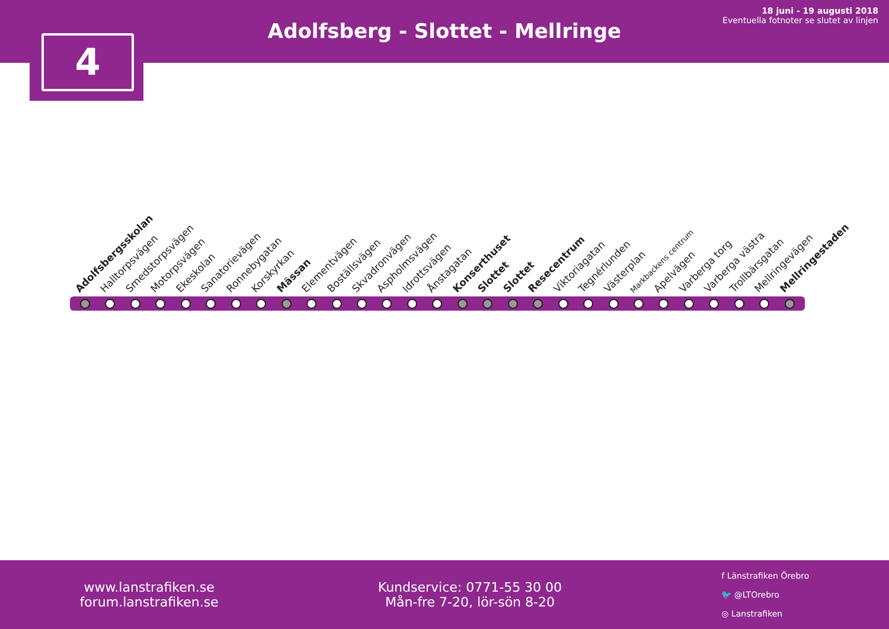Adolfsberg - Slottet - Mellringe
18 juni - 19 augusti 2018
Eventuella fotnoter se slutet av linjen
4
Adolfsbergsskolan
Halltorpsvägen
Smedstorpsvägen
Motorpsvägen
Ekeskolan
Sanatorievägen
Ronnebygatan
Korskyrkan
Mässan
Elementvägen
Boställsvägen
Skvadronvägen
Aspholmsvägen
Idrottsvägen
Ånstagatan
Konserthuset
Slottet
Slottet
Resecentrum
Viktoriagatan
Tegnérlunden
Västerplan
Markbackens centrum
Apelvägen
Varberga torg
Varberga västra
Trollbärsgatan
Mellringevägen
Mellringestaden
www.lanstrafiken.se
forum.lanstrafiken.se
Kundservice: 0771-55 30 00
Mån-fre 7-20, lör-sön 8-20
f Länstrafiken Örebro
🐦 @LTOrebro
◎ Lanstrafiken